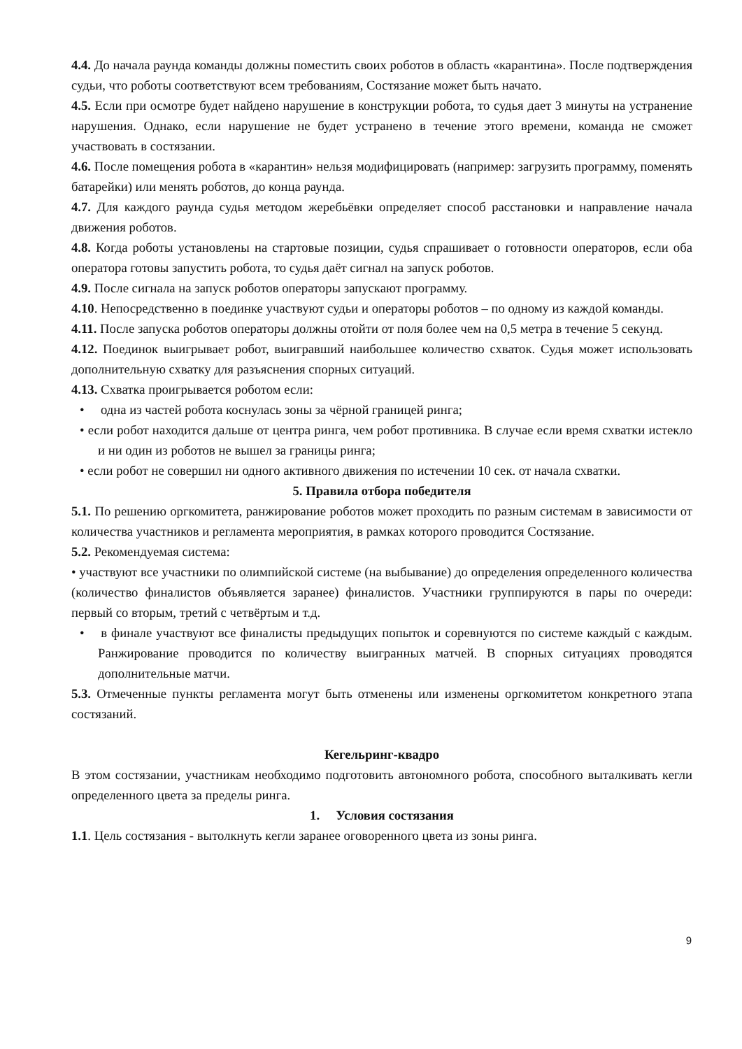4.4. До начала раунда команды должны поместить своих роботов в область «карантина». После подтверждения судьи, что роботы соответствуют всем требованиям, Состязание может быть начато.
4.5. Если при осмотре будет найдено нарушение в конструкции робота, то судья дает 3 минуты на устранение нарушения. Однако, если нарушение не будет устранено в течение этого времени, команда не сможет участвовать в состязании.
4.6. После помещения робота в «карантин» нельзя модифицировать (например: загрузить программу, поменять батарейки) или менять роботов, до конца раунда.
4.7. Для каждого раунда судья методом жеребьёвки определяет способ расстановки и направление начала движения роботов.
4.8. Когда роботы установлены на стартовые позиции, судья спрашивает о готовности операторов, если оба оператора готовы запустить робота, то судья даёт сигнал на запуск роботов.
4.9. После сигнала на запуск роботов операторы запускают программу.
4.10. Непосредственно в поединке участвуют судьи и операторы роботов – по одному из каждой команды.
4.11. После запуска роботов операторы должны отойти от поля более чем на 0,5 метра в течение 5 секунд.
4.12. Поединок выигрывает робот, выигравший наибольшее количество схваток. Судья может использовать дополнительную схватку для разъяснения спорных ситуаций.
4.13. Схватка проигрывается роботом если:
• одна из частей робота коснулась зоны за чёрной границей ринга;
• если робот находится дальше от центра ринга, чем робот противника. В случае если время схватки истекло и ни один из роботов не вышел за границы ринга;
• если робот не совершил ни одного активного движения по истечении 10 сек. от начала схватки.
5. Правила отбора победителя
5.1. По решению оргкомитета, ранжирование роботов может проходить по разным системам в зависимости от количества участников и регламента мероприятия, в рамках которого проводится Состязание.
5.2. Рекомендуемая система:
• участвуют все участники по олимпийской системе (на выбывание) до определения определенного количества (количество финалистов объявляется заранее) финалистов. Участники группируются в пары по очереди: первый со вторым, третий с четвёртым и т.д.
• в финале участвуют все финалисты предыдущих попыток и соревнуются по системе каждый с каждым. Ранжирование проводится по количеству выигранных матчей. В спорных ситуациях проводятся дополнительные матчи.
5.3. Отмеченные пункты регламента могут быть отменены или изменены оргкомитетом конкретного этапа состязаний.
Кегельринг-квадро
В этом состязании, участникам необходимо подготовить автономного робота, способного выталкивать кегли определенного цвета за пределы ринга.
1. Условия состязания
1.1. Цель состязания - вытолкнуть кегли заранее оговоренного цвета из зоны ринга.
9